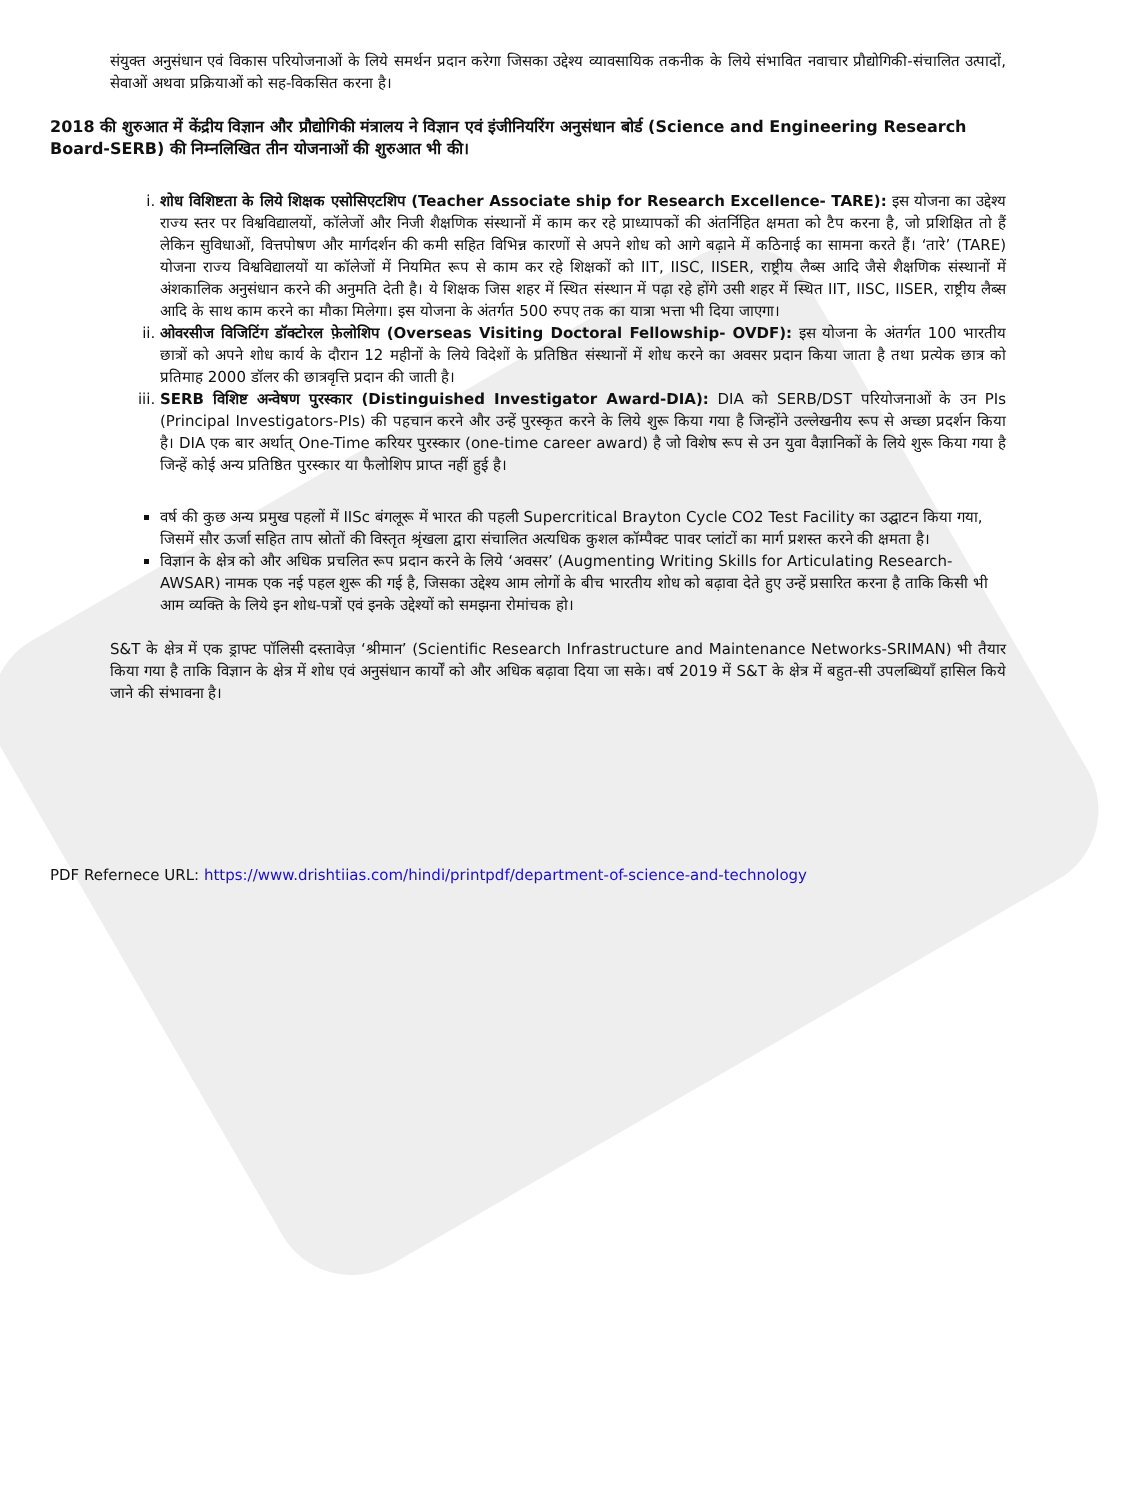संयुक्त अनुसंधान एवं विकास परियोजनाओं के लिये समर्थन प्रदान करेगा जिसका उद्देश्य व्यावसायिक तकनीक के लिये संभावित नवाचार प्रौद्योगिकी-संचालित उत्पादों, सेवाओं अथवा प्रक्रियाओं को सह-विकसित करना है।
2018 की शुरुआत में केंद्रीय विज्ञान और प्रौद्योगिकी मंत्रालय ने विज्ञान एवं इंजीनियरिंग अनुसंधान बोर्ड (Science and Engineering Research Board-SERB) की निम्नलिखित तीन योजनाओं की शुरुआत भी की।
i. शोध विशिष्टता के लिये शिक्षक एसोसिएटशिप (Teacher Associate ship for Research Excellence- TARE): इस योजना का उद्देश्य राज्य स्तर पर विश्वविद्यालयों, कॉलेजों और निजी शैक्षणिक संस्थानों में काम कर रहे प्राध्यापकों की अंतर्निहित क्षमता को टैप करना है, जो प्रशिक्षित तो हैं लेकिन सुविधाओं, वित्तपोषण और मार्गदर्शन की कमी सहित विभिन्न कारणों से अपने शोध को आगे बढ़ाने में कठिनाई का सामना करते हैं। ‘तारे’ (TARE) योजना राज्य विश्वविद्यालयों या कॉलेजों में नियमित रूप से काम कर रहे शिक्षकों को IIT, IISC, IISER, राष्ट्रीय लैब्स आदि जैसे शैक्षणिक संस्थानों में अंशकालिक अनुसंधान करने की अनुमति देती है। ये शिक्षक जिस शहर में स्थित संस्थान में पढ़ा रहे होंगे उसी शहर में स्थित IIT, IISC, IISER, राष्ट्रीय लैब्स आदि के साथ काम करने का मौका मिलेगा। इस योजना के अंतर्गत 500 रुपए तक का यात्रा भत्ता भी दिया जाएगा।
ii. ओवरसीज विजिटिंग डॉक्टोरल फ़ेलोशिप (Overseas Visiting Doctoral Fellowship- OVDF): इस योजना के अंतर्गत 100 भारतीय छात्रों को अपने शोध कार्य के दौरान 12 महीनों के लिये विदेशों के प्रतिष्ठित संस्थानों में शोध करने का अवसर प्रदान किया जाता है तथा प्रत्येक छात्र को प्रतिमाह 2000 डॉलर की छात्रवृत्ति प्रदान की जाती है।
iii. SERB विशिष्ट अन्वेषण पुरस्कार (Distinguished Investigator Award-DIA): DIA को SERB/DST परियोजनाओं के उन PIs (Principal Investigators-PIs) की पहचान करने और उन्हें पुरस्कृत करने के लिये शुरू किया गया है जिन्होंने उल्लेखनीय रूप से अच्छा प्रदर्शन किया है। DIA एक बार अर्थात् One-Time करियर पुरस्कार (one-time career award) है जो विशेष रूप से उन युवा वैज्ञानिकों के लिये शुरू किया गया है जिन्हें कोई अन्य प्रतिष्ठित पुरस्कार या फैलोशिप प्राप्त नहीं हुई है।
वर्ष की कुछ अन्य प्रमुख पहलों में IISc बंगलूरू में भारत की पहली Supercritical Brayton Cycle CO2 Test Facility का उद्घाटन किया गया, जिसमें सौर ऊर्जा सहित ताप स्रोतों की विस्तृत श्रृंखला द्वारा संचालित अत्यधिक कुशल कॉम्पैक्ट पावर प्लांटों का मार्ग प्रशस्त करने की क्षमता है।
विज्ञान के क्षेत्र को और अधिक प्रचलित रूप प्रदान करने के लिये ‘अवसर’ (Augmenting Writing Skills for Articulating Research-AWSAR) नामक एक नई पहल शुरू की गई है, जिसका उद्देश्य आम लोगों के बीच भारतीय शोध को बढ़ावा देते हुए उन्हें प्रसारित करना है ताकि किसी भी आम व्यक्ति के लिये इन शोध-पत्रों एवं इनके उद्देश्यों को समझना रोमांचक हो।
S&T के क्षेत्र में एक ड्राफ्ट पॉलिसी दस्तावेज़ ‘श्रीमान’ (Scientific Research Infrastructure and Maintenance Networks-SRIMAN) भी तैयार किया गया है ताकि विज्ञान के क्षेत्र में शोध एवं अनुसंधान कार्यों को और अधिक बढ़ावा दिया जा सके। वर्ष 2019 में S&T के क्षेत्र में बहुत-सी उपलब्धियाँ हासिल किये जाने की संभावना है।
PDF Refernece URL: https://www.drishtiias.com/hindi/printpdf/department-of-science-and-technology